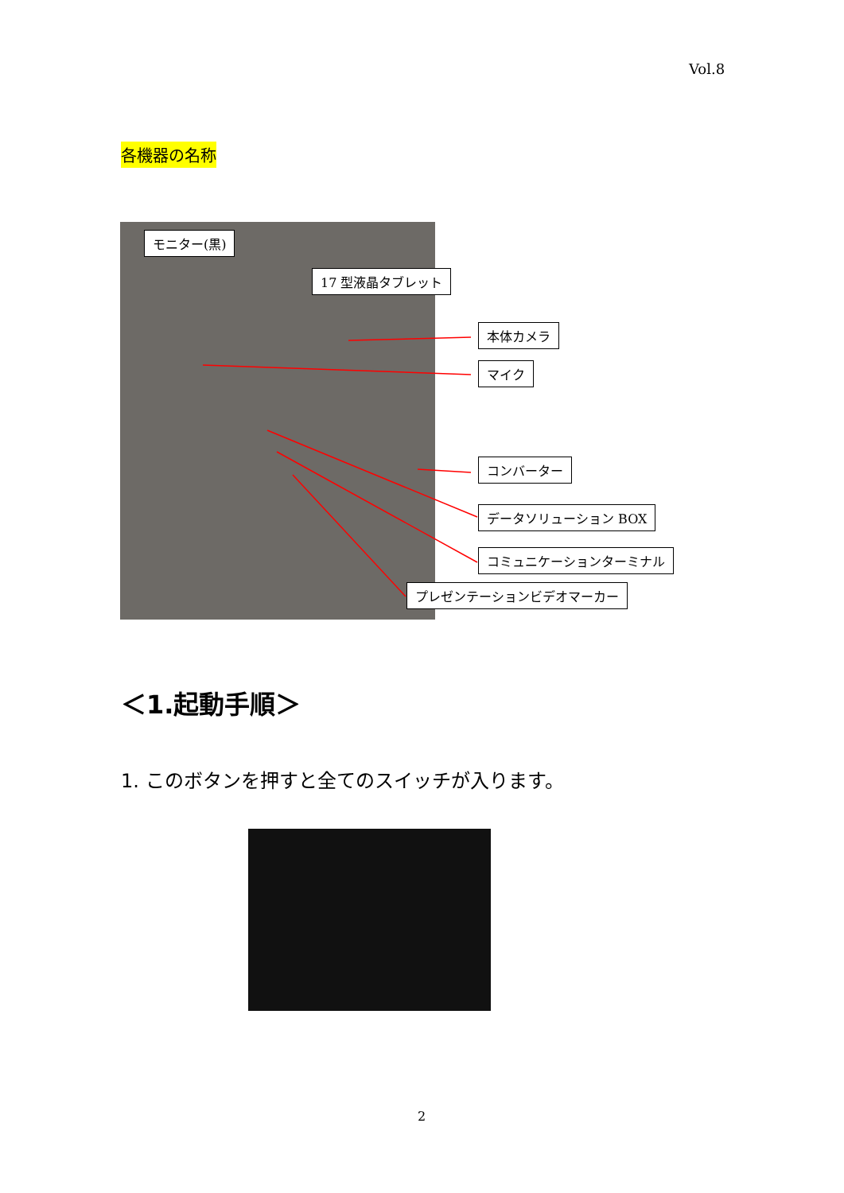Vol.8
各機器の名称
モニター(黒)
17 型液晶タブレット
本体カメラ
マイク
コンバーター
データソリューション BOX
コミュニケーションターミナル
プレゼンテーションビデオマーカー
＜1.起動手順＞
1. このボタンを押すと全てのスイッチが入ります。
2